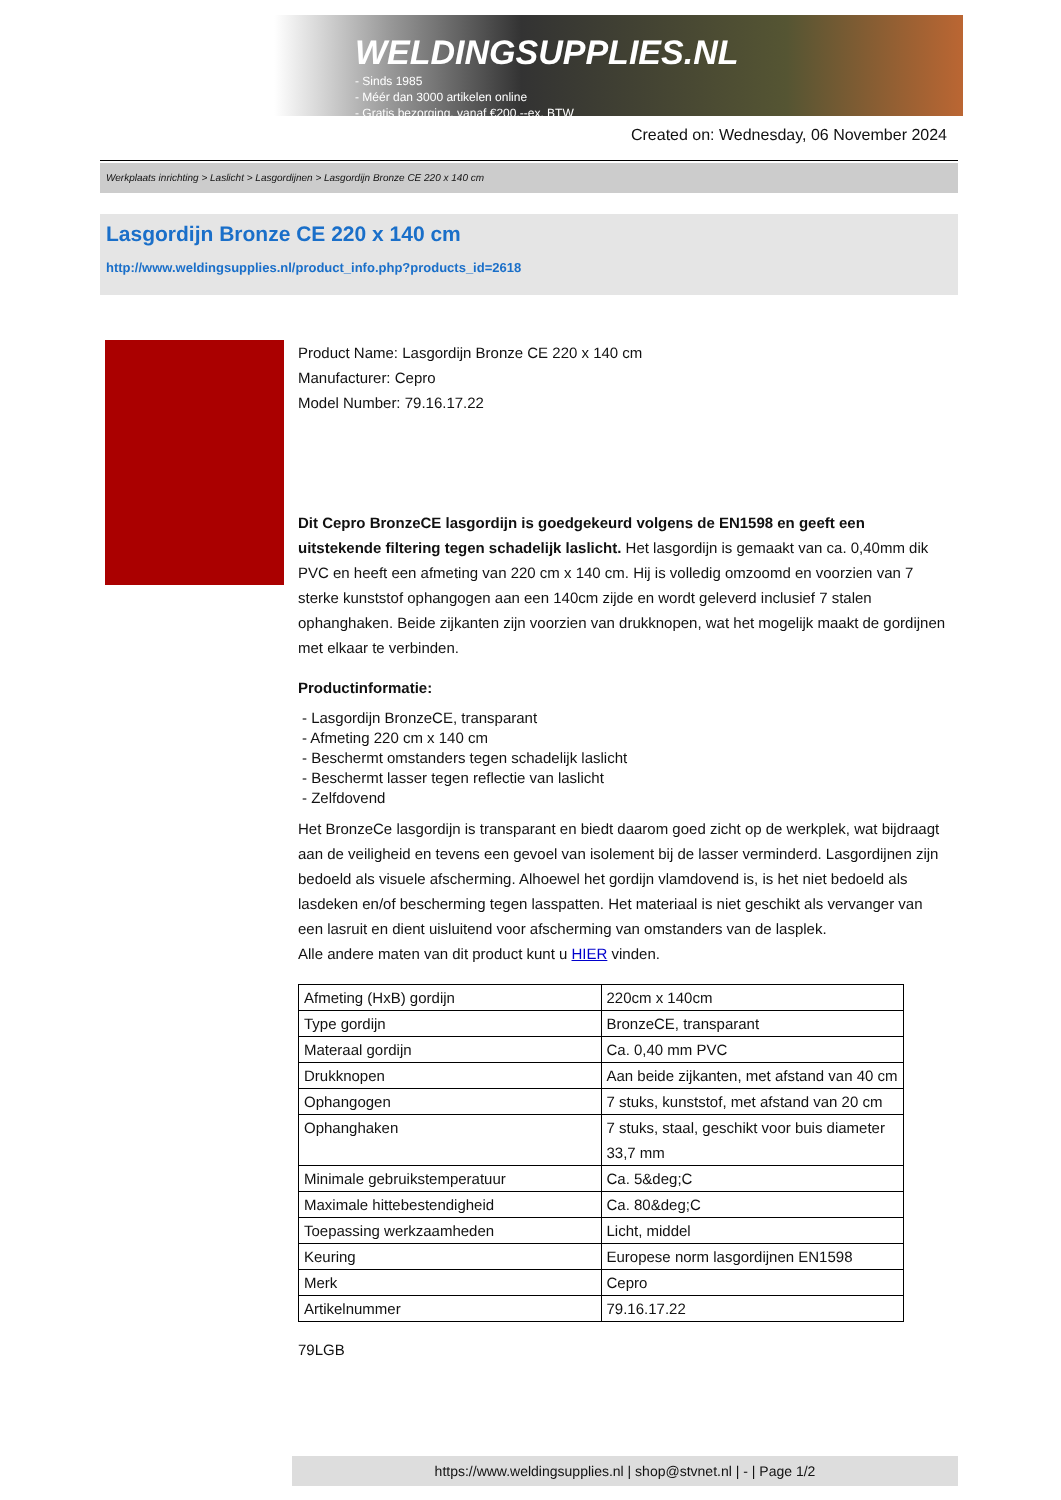WELDINGSUPPLIES.NL
- Sinds 1985
- Méér dan 3000 artikelen online
- Gratis bezorging, vanaf €200,--ex. BTW
Created on: Wednesday, 06 November 2024
Werkplaats inrichting > Laslicht > Lasgordijnen > Lasgordijn Bronze CE 220 x 140 cm
Lasgordijn Bronze CE 220 x 140 cm
http://www.weldingsupplies.nl/product_info.php?products_id=2618
Product Name: Lasgordijn Bronze CE 220 x 140 cm
Manufacturer: Cepro
Model Number: 79.16.17.22
Dit Cepro BronzeCE lasgordijn is goedgekeurd volgens de EN1598 en geeft een uitstekende filtering tegen schadelijk laslicht. Het lasgordijn is gemaakt van ca. 0,40mm dik PVC en heeft een afmeting van 220 cm x 140 cm. Hij is volledig omzoomd en voorzien van 7 sterke kunststof ophangogen aan een 140cm zijde en wordt geleverd inclusief 7 stalen ophanghaken. Beide zijkanten zijn voorzien van drukknopen, wat het mogelijk maakt de gordijnen met elkaar te verbinden.
Productinformatie:
- Lasgordijn BronzeCE, transparant
- Afmeting 220 cm x 140 cm
- Beschermt omstanders tegen schadelijk laslicht
- Beschermt lasser tegen reflectie van laslicht
- Zelfdovend
Het BronzeCe lasgordijn is transparant en biedt daarom goed zicht op de werkplek, wat bijdraagt aan de veiligheid en tevens een gevoel van isolement bij de lasser verminderd. Lasgordijnen zijn bedoeld als visuele afscherming. Alhoewel het gordijn vlamdovend is, is het niet bedoeld als lasdeken en/of bescherming tegen lasspatten. Het materiaal is niet geschikt als vervanger van een lasruit en dient uisluitend voor afscherming van omstanders van de lasplek.
Alle andere maten van dit product kunt u HIER vinden.
| Afmeting (HxB) gordijn | 220cm x 140cm |
| Type gordijn | BronzeCE, transparant |
| Materaal gordijn | Ca. 0,40 mm PVC |
| Drukknopen | Aan beide zijkanten, met afstand van 40 cm |
| Ophangogen | 7 stuks, kunststof, met afstand van 20 cm |
| Ophanghaken | 7 stuks, staal, geschikt voor buis diameter 33,7 mm |
| Minimale gebruikstemperatuur | Ca. 5&deg;C |
| Maximale hittebestendigheid | Ca. 80&deg;C |
| Toepassing werkzaamheden | Licht, middel |
| Keuring | Europese norm lasgordijnen EN1598 |
| Merk | Cepro |
| Artikelnummer | 79.16.17.22 |
79LGB
https://www.weldingsupplies.nl | shop@stvnet.nl | - | Page 1/2